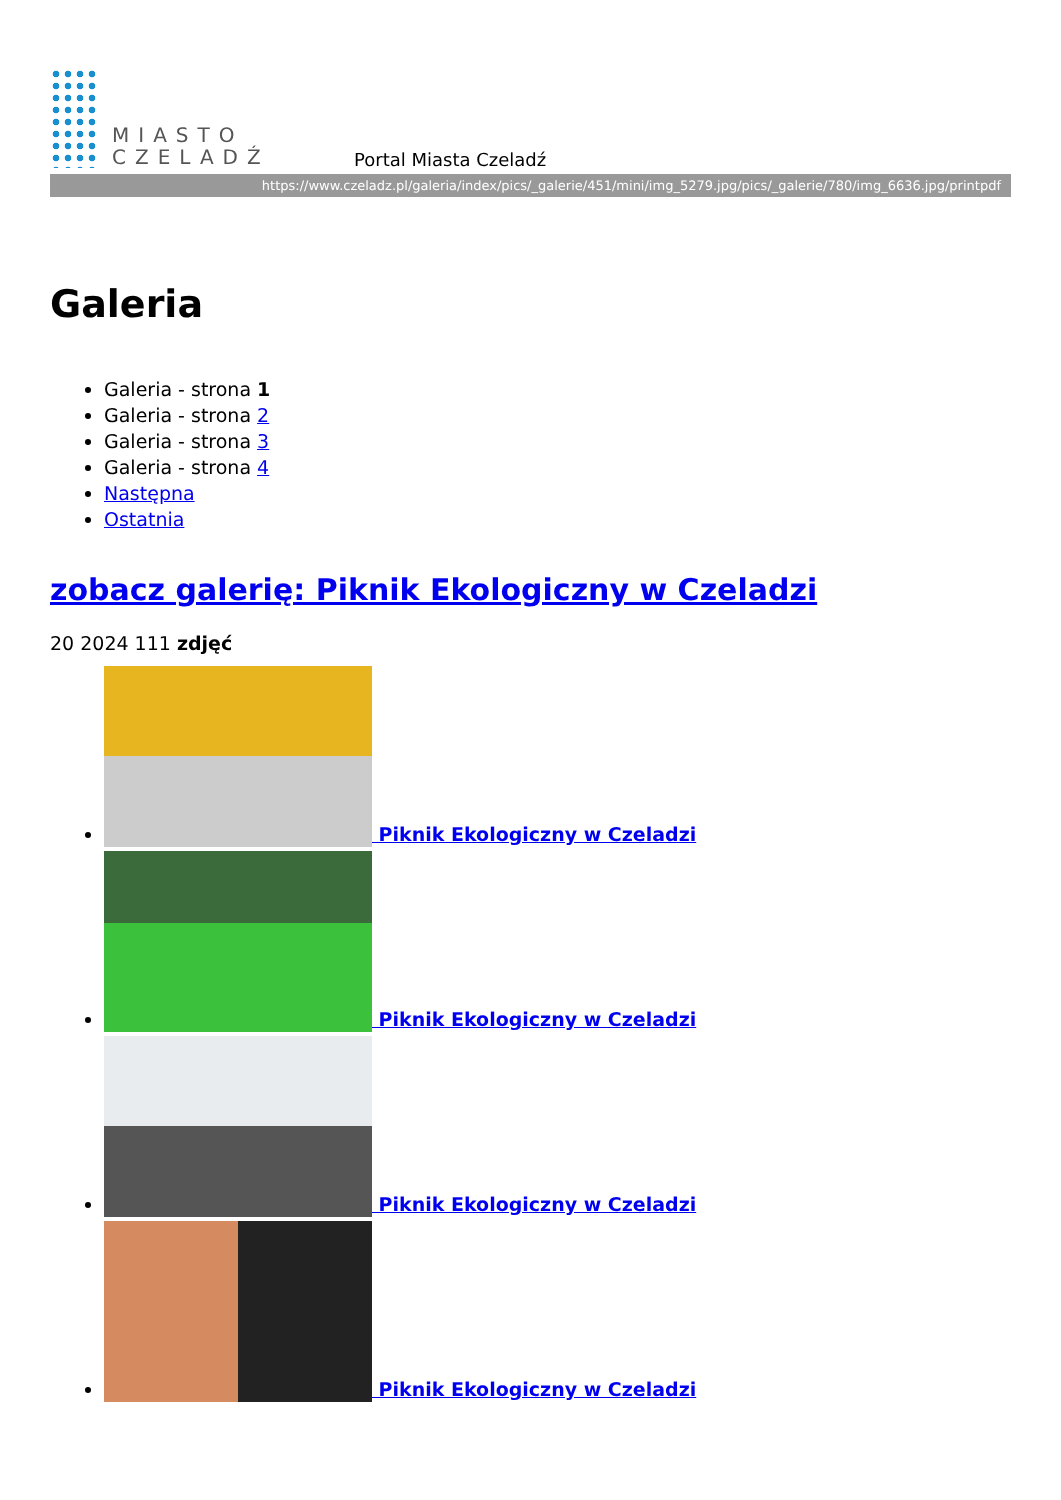MIASTO
CZELADŹ
Portal Miasta Czeladź
https://www.czeladz.pl/galeria/index/pics/_galerie/451/mini/img_5279.jpg/pics/_galerie/780/img_6636.jpg/printpdf
Galeria
Galeria - strona 1
Galeria - strona 2
Galeria - strona 3
Galeria - strona 4
Następna
Ostatnia
zobacz galerię: Piknik Ekologiczny w Czeladzi
20 2024 111 zdjęć
Piknik Ekologiczny w Czeladzi
Piknik Ekologiczny w Czeladzi
Piknik Ekologiczny w Czeladzi
Piknik Ekologiczny w Czeladzi